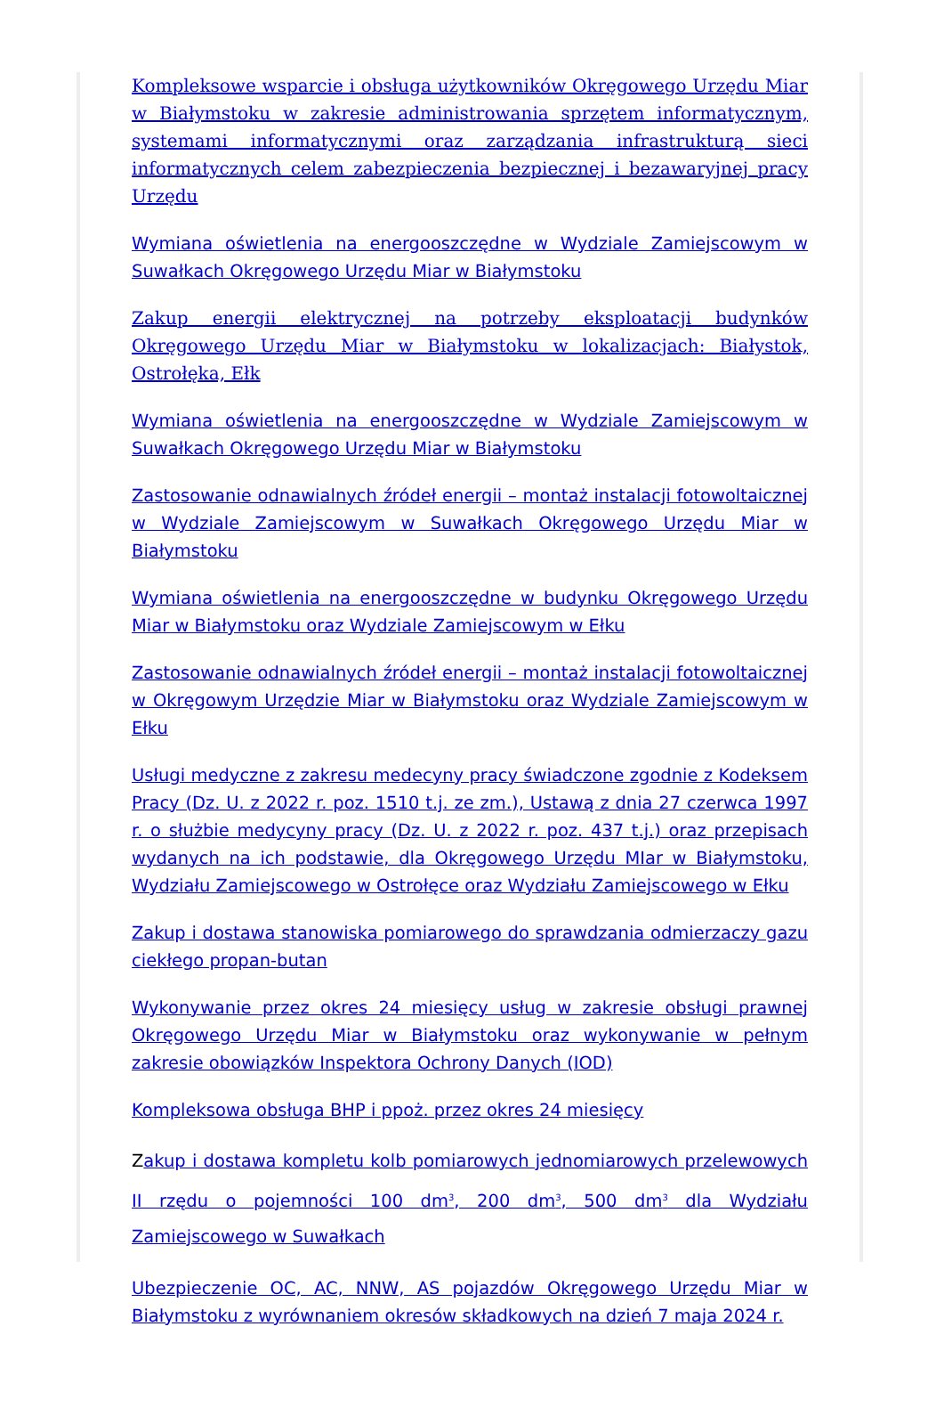Kompleksowe wsparcie i obsługa użytkowników Okręgowego Urzędu Miar w Białymstoku w zakresie administrowania sprzętem informatycznym, systemami informatycznymi oraz zarządzania infrastrukturą sieci informatycznych celem zabezpieczenia bezpiecznej i bezawaryjnej pracy Urzędu
Wymiana oświetlenia na energooszczędne w Wydziale Zamiejscowym w Suwałkach Okręgowego Urzędu Miar w Białymstoku
Zakup energii elektrycznej na potrzeby eksploatacji budynków Okręgowego Urzędu Miar w Białymstoku w lokalizacjach: Białystok, Ostrołęka, Ełk
Wymiana oświetlenia na energooszczędne w Wydziale Zamiejscowym w Suwałkach Okręgowego Urzędu Miar w Białymstoku
Zastosowanie odnawialnych źródeł energii – montaż instalacji fotowoltaicznej w Wydziale Zamiejscowym w Suwałkach Okręgowego Urzędu Miar w Białymstoku
Wymiana oświetlenia na energooszczędne w budynku Okręgowego Urzędu Miar w Białymstoku oraz Wydziale Zamiejscowym w Ełku
Zastosowanie odnawialnych źródeł energii – montaż instalacji fotowoltaicznej w Okręgowym Urzędzie Miar w Białymstoku oraz Wydziale Zamiejscowym w Ełku
Usługi medyczne z zakresu medecyny pracy świadczone zgodnie z Kodeksem Pracy (Dz. U. z 2022 r. poz. 1510 t.j. ze zm.), Ustawą z dnia 27 czerwca 1997 r. o służbie medycyny pracy (Dz. U. z 2022 r. poz. 437 t.j.) oraz przepisach wydanych na ich podstawie, dla Okręgowego Urzędu MIar w Białymstoku, Wydziału Zamiejscowego w Ostrołęce oraz Wydziału Zamiejscowego w Ełku
Zakup i dostawa stanowiska pomiarowego do sprawdzania odmierzaczy gazu ciekłego propan-butan
Wykonywanie przez okres 24 miesięcy usług w zakresie obsługi prawnej Okręgowego Urzędu Miar w Białymstoku oraz wykonywanie w pełnym zakresie obowiązków Inspektora Ochrony Danych (IOD)
Kompleksowa obsługa BHP i ppoż. przez okres 24 miesięcy
Zakup i dostawa kompletu kolb pomiarowych jednomiarowych przelewowych II rzędu o pojemności 100 dm<sup>3</sup>, 200 dm<sup>3</sup>, 500 dm<sup>3</sup> dla Wydziału Zamiejscowego w Suwałkach
Ubezpieczenie OC, AC, NNW, AS pojazdów Okręgowego Urzędu Miar w Białymstoku z wyrównaniem okresów składkowych na dzień 7 maja 2024 r.